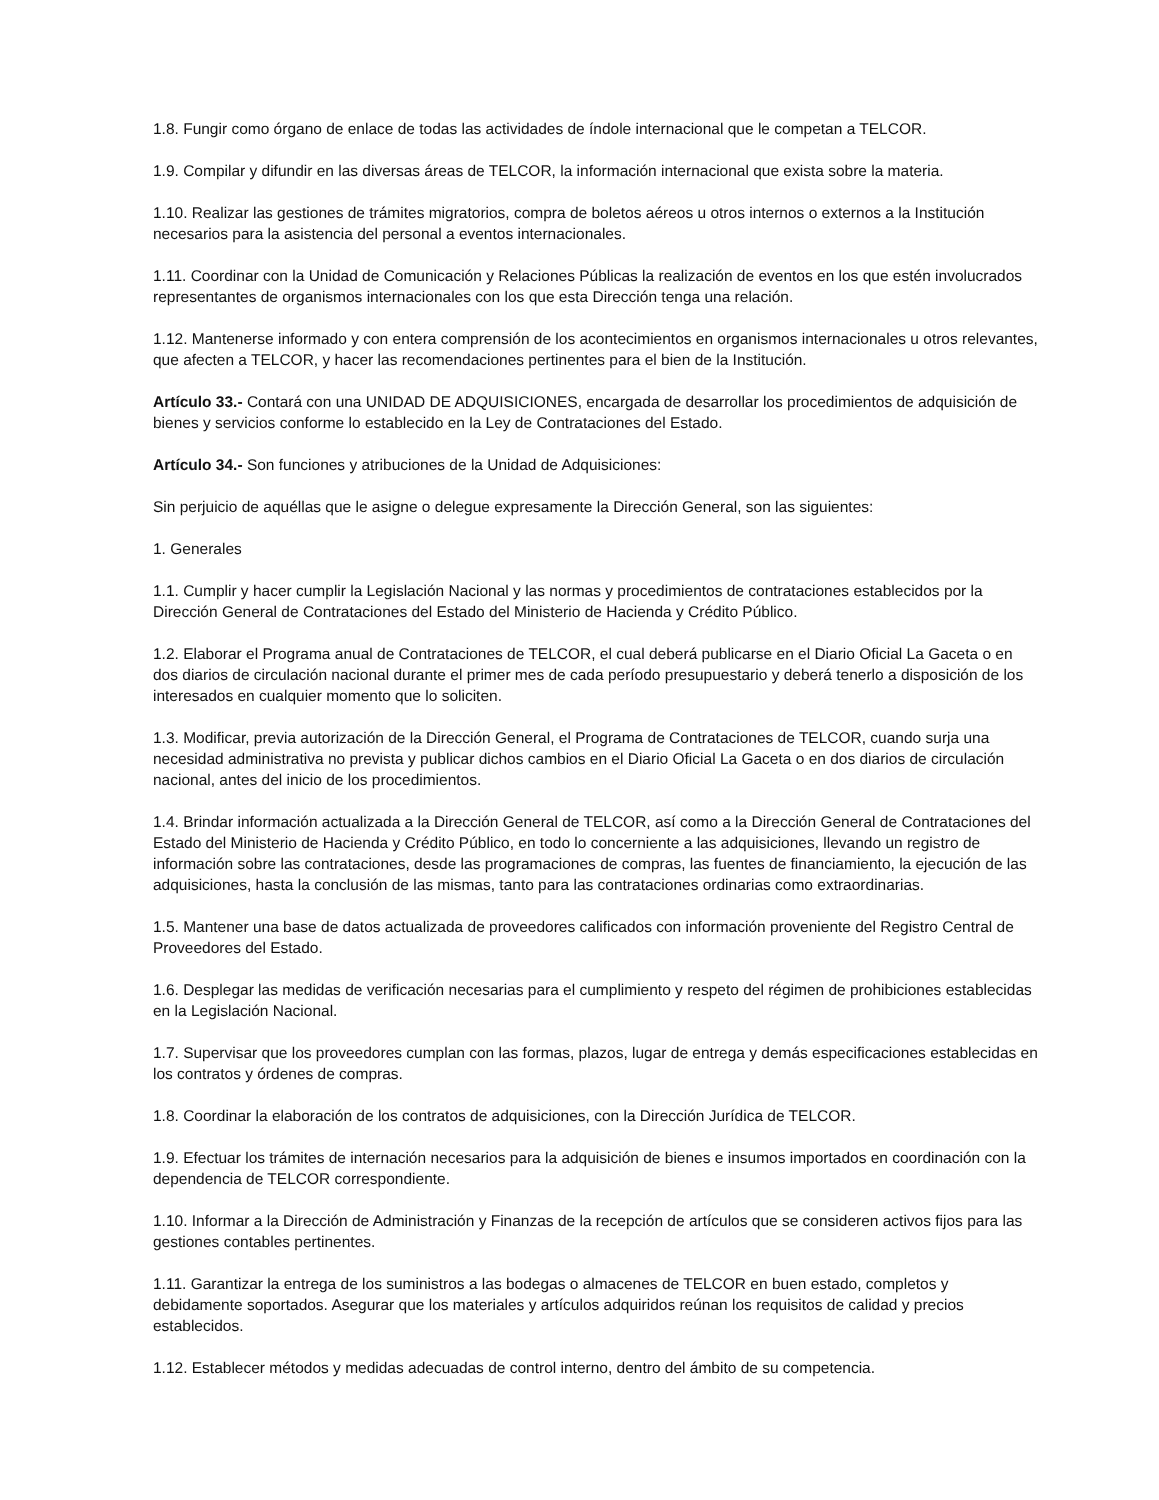1.8. Fungir como órgano de enlace de todas las actividades de índole internacional que le competan a TELCOR.
1.9. Compilar y difundir en las diversas áreas de TELCOR, la información internacional que exista sobre la materia.
1.10. Realizar las gestiones de trámites migratorios, compra de boletos aéreos u otros internos o externos a la Institución necesarios para la asistencia del personal a eventos internacionales.
1.11. Coordinar con la Unidad de Comunicación y Relaciones Públicas la realización de eventos en los que estén involucrados representantes de organismos internacionales con los que esta Dirección tenga una relación.
1.12. Mantenerse informado y con entera comprensión de los acontecimientos en organismos internacionales u otros relevantes, que afecten a TELCOR, y hacer las recomendaciones pertinentes para el bien de la Institución.
Artículo 33.- Contará con una UNIDAD DE ADQUISICIONES, encargada de desarrollar los procedimientos de adquisición de bienes y servicios conforme lo establecido en la Ley de Contrataciones del Estado.
Artículo 34.- Son funciones y atribuciones de la Unidad de Adquisiciones:
Sin perjuicio de aquéllas que le asigne o delegue expresamente la Dirección General, son las siguientes:
1. Generales
1.1. Cumplir y hacer cumplir la Legislación Nacional y las normas y procedimientos de contrataciones establecidos por la Dirección General de Contrataciones del Estado del Ministerio de Hacienda y Crédito Público.
1.2. Elaborar el Programa anual de Contrataciones de TELCOR, el cual deberá publicarse en el Diario Oficial La Gaceta o en dos diarios de circulación nacional durante el primer mes de cada período presupuestario y deberá tenerlo a disposición de los interesados en cualquier momento que lo soliciten.
1.3. Modificar, previa autorización de la Dirección General, el Programa de Contrataciones de TELCOR, cuando surja una necesidad administrativa no prevista y publicar dichos cambios en el Diario Oficial La Gaceta o en dos diarios de circulación nacional, antes del inicio de los procedimientos.
1.4. Brindar información actualizada a la Dirección General de TELCOR, así como a la Dirección General de Contrataciones del Estado del Ministerio de Hacienda y Crédito Público, en todo lo concerniente a las adquisiciones, llevando un registro de información sobre las contrataciones, desde las programaciones de compras, las fuentes de financiamiento, la ejecución de las adquisiciones, hasta la conclusión de las mismas, tanto para las contrataciones ordinarias como extraordinarias.
1.5. Mantener una base de datos actualizada de proveedores calificados con información proveniente del Registro Central de Proveedores del Estado.
1.6. Desplegar las medidas de verificación necesarias para el cumplimiento y respeto del régimen de prohibiciones establecidas en la Legislación Nacional.
1.7. Supervisar que los proveedores cumplan con las formas, plazos, lugar de entrega y demás especificaciones establecidas en los contratos y órdenes de compras.
1.8. Coordinar la elaboración de los contratos de adquisiciones, con la Dirección Jurídica de TELCOR.
1.9. Efectuar los trámites de internación necesarios para la adquisición de bienes e insumos importados en coordinación con la dependencia de TELCOR correspondiente.
1.10. Informar a la Dirección de Administración y Finanzas de la recepción de artículos que se consideren activos fijos para las gestiones contables pertinentes.
1.11. Garantizar la entrega de los suministros a las bodegas o almacenes de TELCOR en buen estado, completos y debidamente soportados. Asegurar que los materiales y artículos adquiridos reúnan los requisitos de calidad y precios establecidos.
1.12. Establecer métodos y medidas adecuadas de control interno, dentro del ámbito de su competencia.